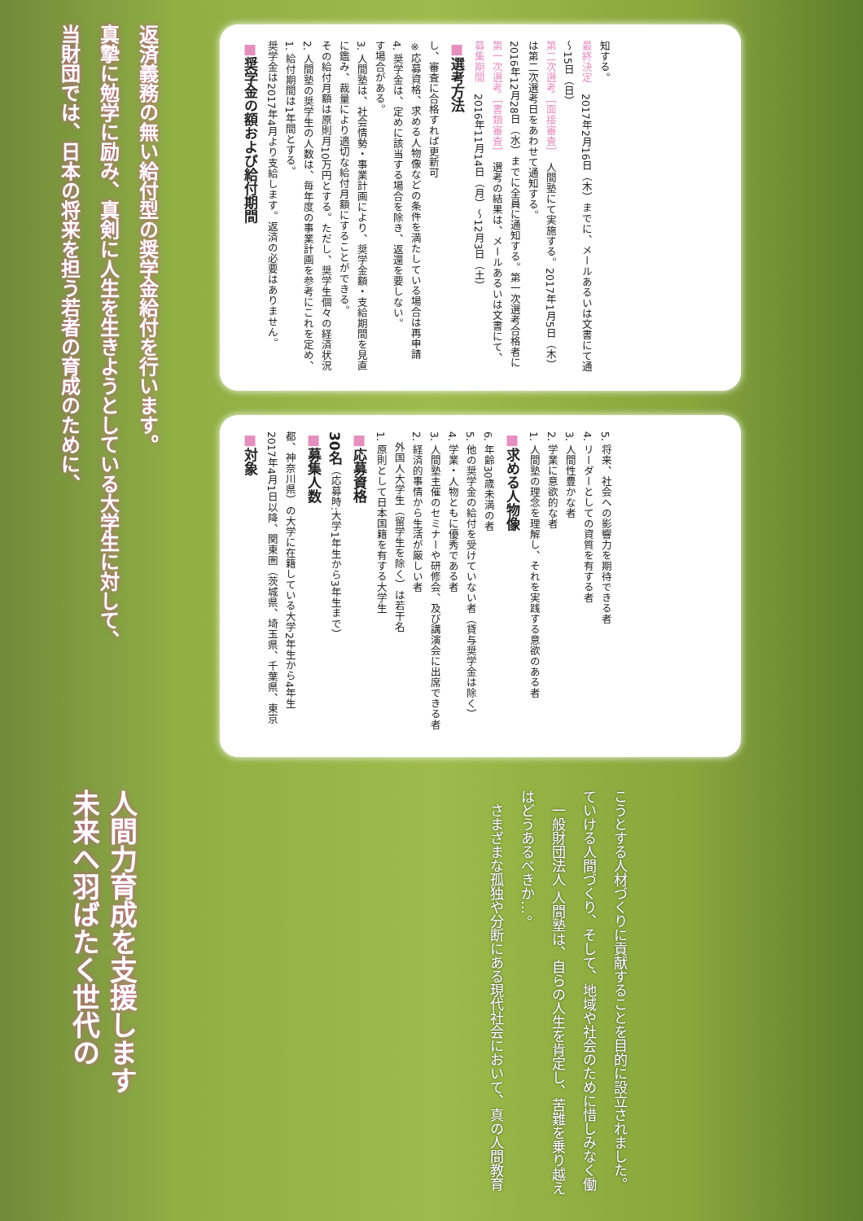当財団では、日本の将来を担う若者の育成のために、
真摯に勉学に励み、真剣に人生を生きようとしている大学生に対して、
返済義務の無い給付型の奨学金給付を行います。
未来へ羽ばたく世代の
人間力育成を支援します
　さまざまな孤独や分断にある現代社会において、真の人間教育はどうあるべきか…。
　一般財団法人 人間塾は、自らの人生を肯定し、苦難を乗り越えていける人間づくり、そして、地域や社会のために惜しみなく働こうとする人材づくりに貢献することを目的に設立されました。
■対象
2017年4月1日以降、関東圏（茨城県、埼玉県、千葉県、東京都、神奈川県）の大学に在籍している大学2年生から4年生
■募集人数
30名（応募時:大学1年生から3年生まで）
■応募資格
1. 原則として日本国籍を有する大学生
　外国人大学生（留学生を除く）は若干名
2. 経済的事情から生活が厳しい者
3. 人間塾主催のセミナーや研修会、及び講演会に出席できる者
4. 学業・人物ともに優秀である者
5. 他の奨学金の給付を受けていない者（貸与奨学金は除く）
6. 年齢30歳未満の者
■求める人物像
1. 人間塾の理念を理解し、それを実践する意欲のある者
2. 学業に意欲的な者
3. 人間性豊かな者
4. リーダーとしての資質を有する者
5. 将来、社会への影響力を期待できる者
■奨学金の額および給付期間
奨学金は2017年4月より支給します。返済の必要はありません。
1. 給付期間は1年間とする。
2. 人間塾の奨学生の人数は、毎年度の事業計画を参考にこれを定め、その給付月額は原則月10万円とする。ただし、奨学生個々の経済状況に鑑み、裁量により適切な給付月額にすることができる。
3. 人間塾は、社会情勢・事業計画により、奨学金額・支給期間を見直す場合がある。
4. 奨学金は、定めに該当する場合を除き、返還を要しない。
※応募資格、求める人物像などの条件を満たしている場合は再申請し、審査に合格すれば更新可
■選考方法
募集期間　2016年11月14日（月）～12月3日（土）
第一次選考［書類審査］　選考の結果は、メールあるいは文書にて、2016年12月28日（水）までに全員に通知する。第一次選考合格者には第二次選考日をあわせて通知する。
第二次選考［面接審査］　人間塾にて実施する。2017年1月5日（木）～15日（日）
最終決定　2017年2月16日（木）までに、メールあるいは文書にて通知する。